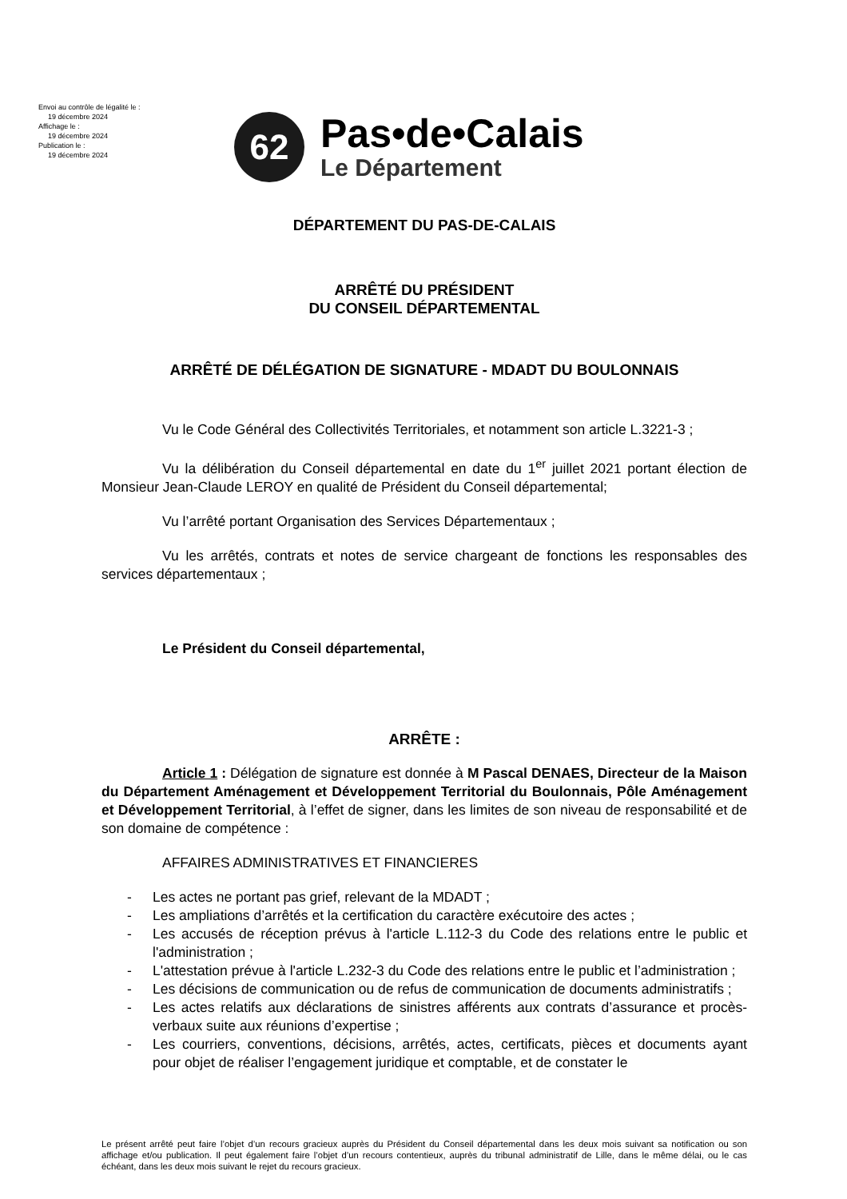Envoi au contrôle de légalité le :
19 décembre 2024
Affichage le :
19 décembre 2024
Publication le :
19 décembre 2024
62
Pas•de•Calais
Le Département
DÉPARTEMENT DU PAS-DE-CALAIS
ARRÊTÉ DU PRÉSIDENT
DU CONSEIL DÉPARTEMENTAL
ARRÊTÉ DE DÉLÉGATION DE SIGNATURE - MDADT DU BOULONNAIS
Vu le Code Général des Collectivités Territoriales, et notamment son article L.3221-3 ;
Vu la délibération du Conseil départemental en date du 1<sup>er</sup> juillet 2021 portant élection de Monsieur Jean-Claude LEROY en qualité de Président du Conseil départemental;
Vu l’arrêté portant Organisation des Services Départementaux ;
Vu les arrêtés, contrats et notes de service chargeant de fonctions les responsables des services départementaux ;
Le Président du Conseil départemental,
ARRÊTE :
Article 1 : Délégation de signature est donnée à M Pascal DENAES, Directeur de la Maison du Département Aménagement et Développement Territorial du Boulonnais, Pôle Aménagement et Développement Territorial, à l’effet de signer, dans les limites de son niveau de responsabilité et de son domaine de compétence :
AFFAIRES ADMINISTRATIVES ET FINANCIERES
- Les actes ne portant pas grief, relevant de la MDADT ;
- Les ampliations d’arrêtés et la certification du caractère exécutoire des actes ;
- Les accusés de réception prévus à l'article L.112-3 du Code des relations entre le public et l'administration ;
- L'attestation prévue à l'article L.232-3 du Code des relations entre le public et l’administration ;
- Les décisions de communication ou de refus de communication de documents administratifs ;
- Les actes relatifs aux déclarations de sinistres afférents aux contrats d’assurance et procès-verbaux suite aux réunions d’expertise ;
- Les courriers, conventions, décisions, arrêtés, actes, certificats, pièces et documents ayant pour objet de réaliser l’engagement juridique et comptable, et de constater le
Le présent arrêté peut faire l’objet d’un recours gracieux auprès du Président du Conseil départemental dans les deux mois suivant sa notification ou son affichage et/ou publication. Il peut également faire l’objet d’un recours contentieux, auprès du tribunal administratif de Lille, dans le même délai, ou le cas échéant, dans les deux mois suivant le rejet du recours gracieux.